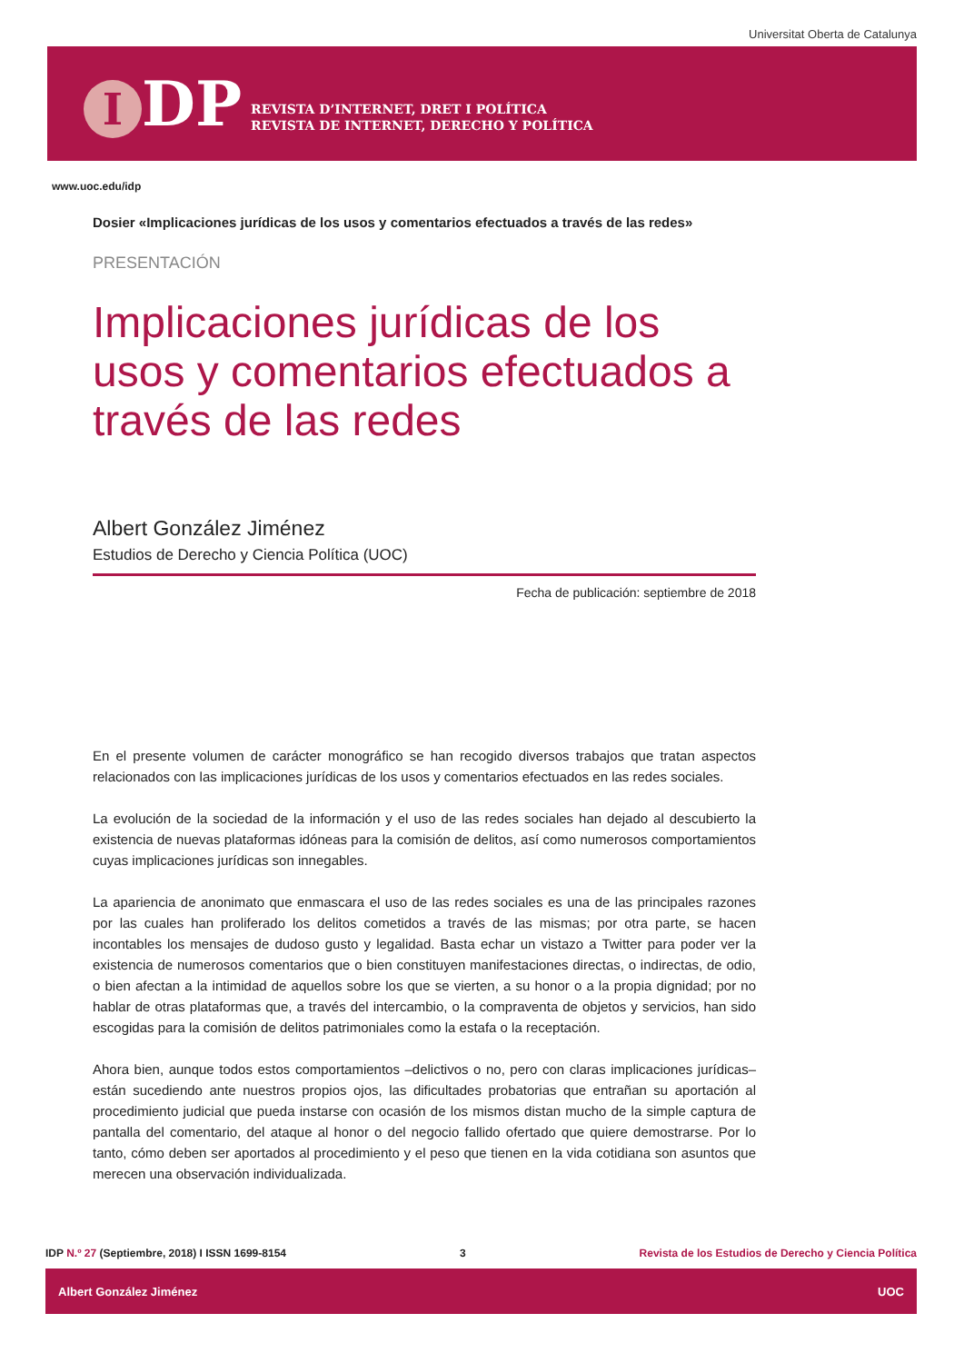Universitat Oberta de Catalunya
I DP
REVISTA D’INTERNET, DRET I POLÍTICA
REVISTA DE INTERNET, DERECHO Y POLÍTICA
www.uoc.edu/idp
Dosier «Implicaciones jurídicas de los usos y comentarios efectuados a través de las redes»
PRESENTACIÓN
Implicaciones jurídicas de los usos y comentarios efectuados a través de las redes
Albert González Jiménez
Estudios de Derecho y Ciencia Política (UOC)
Fecha de publicación: septiembre de 2018
En el presente volumen de carácter monográfico se han recogido diversos trabajos que tratan aspectos relacionados con las implicaciones jurídicas de los usos y comentarios efectuados en las redes sociales.
La evolución de la sociedad de la información y el uso de las redes sociales han dejado al descubierto la existencia de nuevas plataformas idóneas para la comisión de delitos, así como numerosos comportamientos cuyas implicaciones jurídicas son innegables.
La apariencia de anonimato que enmascara el uso de las redes sociales es una de las principales razones por las cuales han proliferado los delitos cometidos a través de las mismas; por otra parte, se hacen incontables los mensajes de dudoso gusto y legalidad. Basta echar un vistazo a Twitter para poder ver la existencia de numerosos comentarios que o bien constituyen manifestaciones directas, o indirectas, de odio, o bien afectan a la intimidad de aquellos sobre los que se vierten, a su honor o a la propia dignidad; por no hablar de otras plataformas que, a través del intercambio, o la compraventa de objetos y servicios, han sido escogidas para la comisión de delitos patrimoniales como la estafa o la receptación.
Ahora bien, aunque todos estos comportamientos –delictivos o no, pero con claras implicaciones jurídicas– están sucediendo ante nuestros propios ojos, las dificultades probatorias que entrañan su aportación al procedimiento judicial que pueda instarse con ocasión de los mismos distan mucho de la simple captura de pantalla del comentario, del ataque al honor o del negocio fallido ofertado que quiere demostrarse. Por lo tanto, cómo deben ser aportados al procedimiento y el peso que tienen en la vida cotidiana son asuntos que merecen una observación individualizada.
IDP N.º 27 (Septiembre, 2018) I ISSN 1699-8154 3 Revista de los Estudios de Derecho y Ciencia Política
Albert González Jiménez UOC